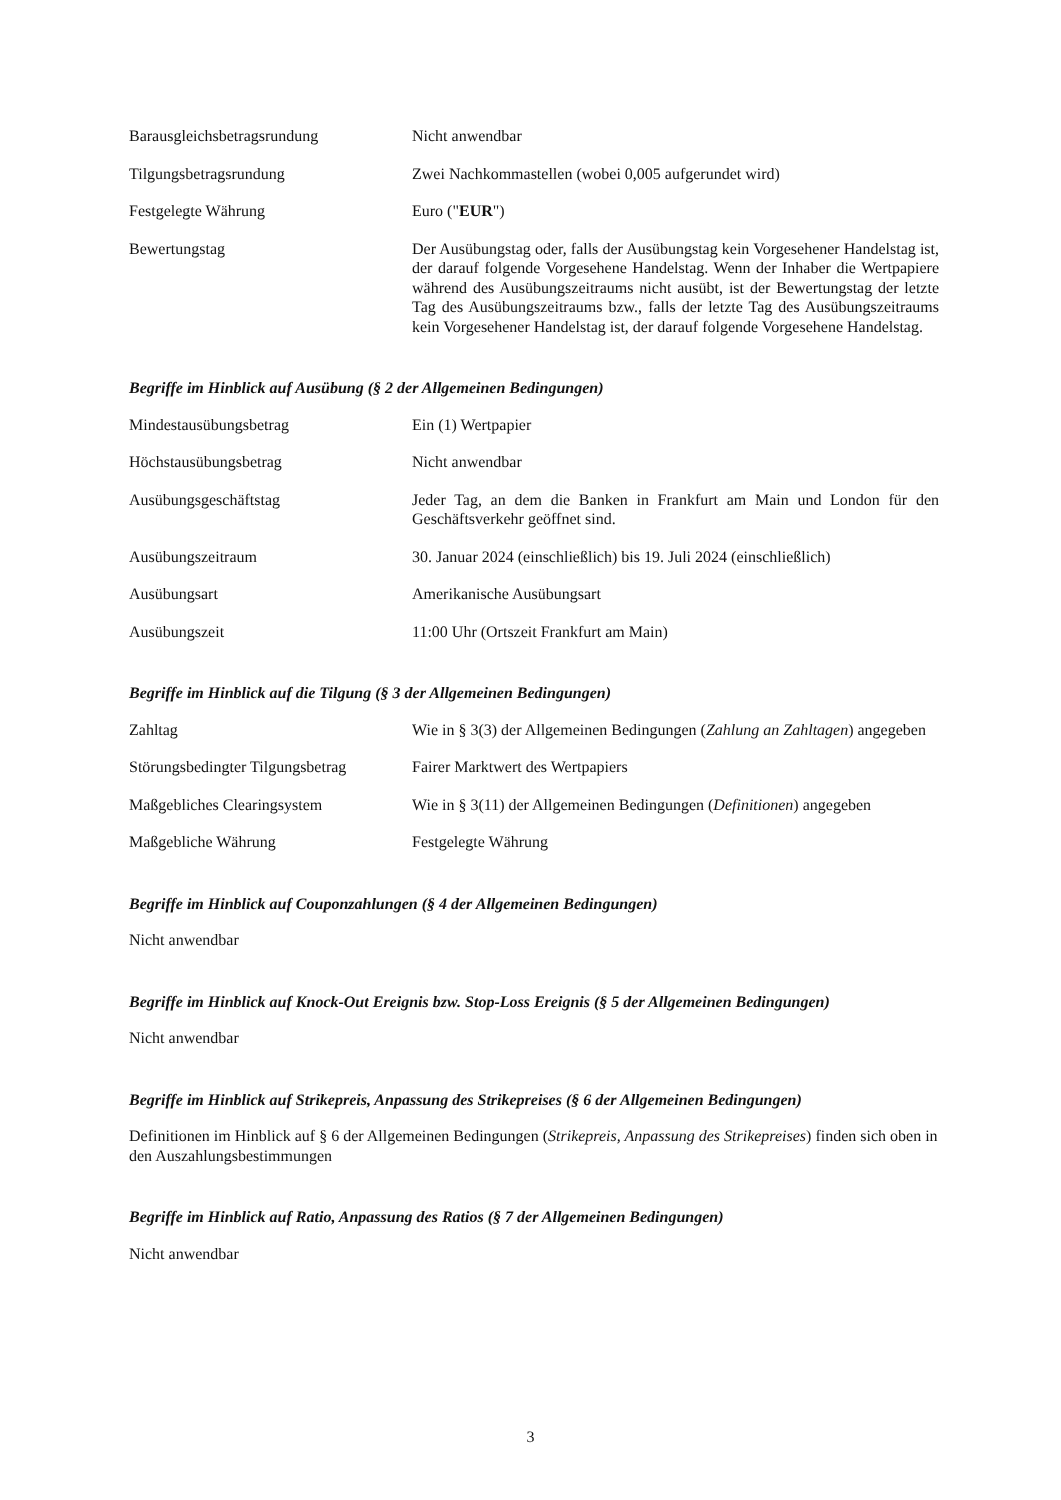Barausgleichsbetragsrundung Nicht anwendbar
Tilgungsbetragsrundung Zwei Nachkommastellen (wobei 0,005 aufgerundet wird)
Festgelegte Währung Euro ("EUR")
Bewertungstag Der Ausübungstag oder, falls der Ausübungstag kein Vorgesehener Handelstag ist, der darauf folgende Vorgesehene Handelstag. Wenn der Inhaber die Wertpapiere während des Ausübungszeitraums nicht ausübt, ist der Bewertungstag der letzte Tag des Ausübungszeitraums bzw., falls der letzte Tag des Ausübungszeitraums kein Vorgesehener Handelstag ist, der darauf folgende Vorgesehene Handelstag.
Begriffe im Hinblick auf Ausübung (§ 2 der Allgemeinen Bedingungen)
Mindestausübungsbetrag Ein (1) Wertpapier
Höchstausübungsbetrag Nicht anwendbar
Ausübungsgeschäftstag Jeder Tag, an dem die Banken in Frankfurt am Main und London für den Geschäftsverkehr geöffnet sind.
Ausübungszeitraum 30. Januar 2024 (einschließlich) bis 19. Juli 2024 (einschließlich)
Ausübungsart Amerikanische Ausübungsart
Ausübungszeit 11:00 Uhr (Ortszeit Frankfurt am Main)
Begriffe im Hinblick auf die Tilgung (§ 3 der Allgemeinen Bedingungen)
Zahltag Wie in § 3(3) der Allgemeinen Bedingungen (Zahlung an Zahltagen) angegeben
Störungsbedingter Tilgungsbetrag
Fairer Marktwert des Wertpapiers
Maßgebliches Clearingsystem Wie in § 3(11) der Allgemeinen Bedingungen (Definitionen) angegeben
Maßgebliche Währung Festgelegte Währung
Begriffe im Hinblick auf Couponzahlungen (§ 4 der Allgemeinen Bedingungen)
Nicht anwendbar
Begriffe im Hinblick auf Knock-Out Ereignis bzw. Stop-Loss Ereignis (§ 5 der Allgemeinen Bedingungen)
Nicht anwendbar
Begriffe im Hinblick auf Strikepreis, Anpassung des Strikepreises (§ 6 der Allgemeinen Bedingungen)
Definitionen im Hinblick auf § 6 der Allgemeinen Bedingungen (Strikepreis, Anpassung des Strikepreises) finden sich oben in den Auszahlungsbestimmungen
Begriffe im Hinblick auf Ratio, Anpassung des Ratios (§ 7 der Allgemeinen Bedingungen)
Nicht anwendbar
3